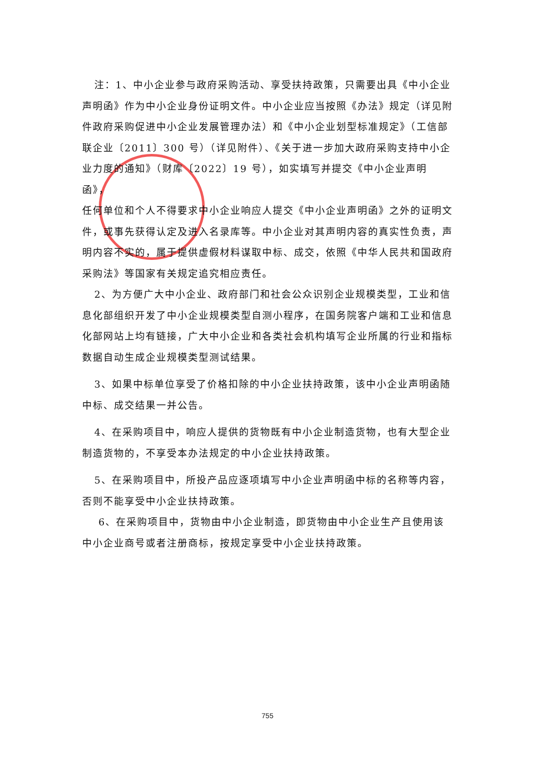注：1、中小企业参与政府采购活动、享受扶持政策，只需要出具《中小企业声明函》作为中小企业身份证明文件。中小企业应当按照《办法》规定（详见附件政府采购促进中小企业发展管理办法）和《中小企业划型标准规定》（工信部联企业〔2011〕300 号）（详见附件）、《关于进一步加大政府采购支持中小企业力度的通知》（财库〔2022〕19 号），如实填写并提交《中小企业声明函》，
任何单位和个人不得要求中小企业响应人提交《中小企业声明函》之外的证明文件，或事先获得认定及进入名录库等。中小企业对其声明内容的真实性负责，声明内容不实的，属于提供虚假材料谋取中标、成交，依照《中华人民共和国政府采购法》等国家有关规定追究相应责任。
2、为方便广大中小企业、政府部门和社会公众识别企业规模类型，工业和信息化部组织开发了中小企业规模类型自测小程序，在国务院客户端和工业和信息化部网站上均有链接，广大中小企业和各类社会机构填写企业所属的行业和指标数据自动生成企业规模类型测试结果。
3、如果中标单位享受了价格扣除的中小企业扶持政策，该中小企业声明函随中标、成交结果一并公告。
4、在采购项目中，响应人提供的货物既有中小企业制造货物，也有大型企业制造货物的，不享受本办法规定的中小企业扶持政策。
5、在采购项目中，所投产品应逐项填写中小企业声明函中标的名称等内容，否则不能享受中小企业扶持政策。
6、在采购项目中，货物由中小企业制造，即货物由中小企业生产且使用该中小企业商号或者注册商标，按规定享受中小企业扶持政策。
755